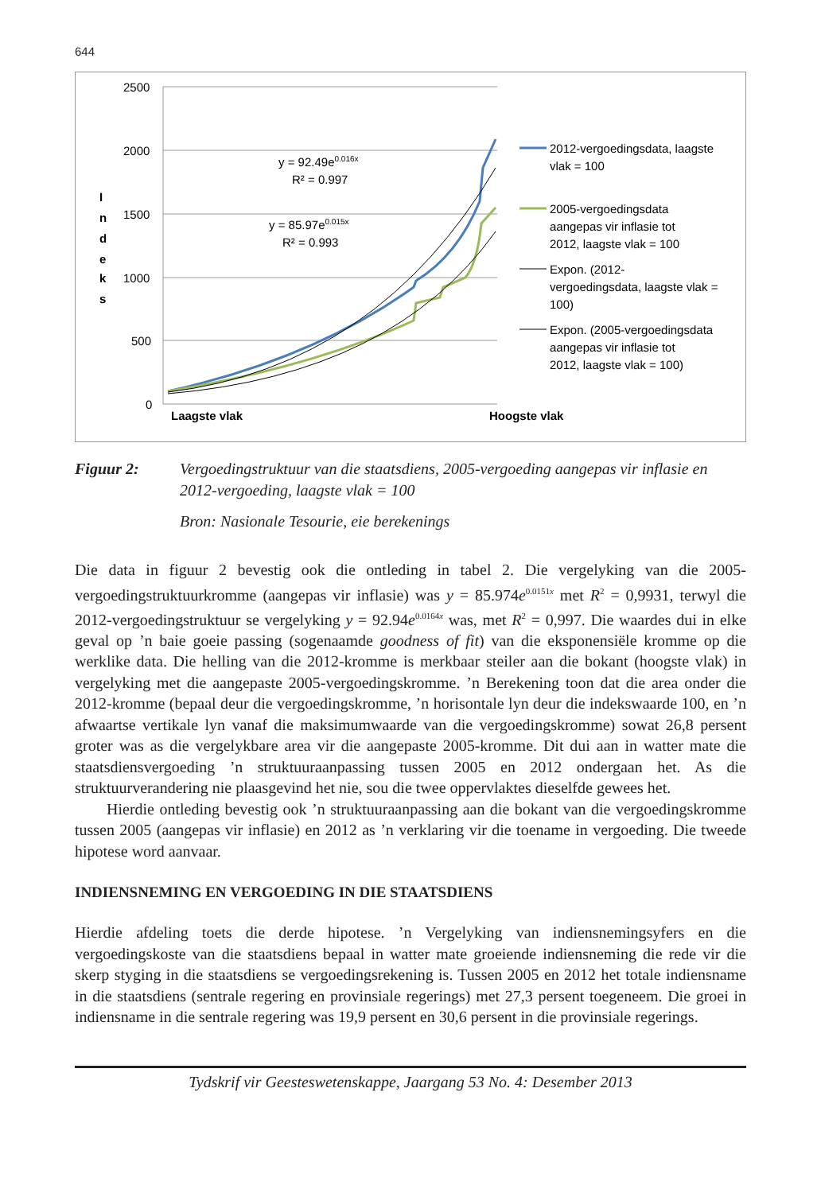644
2500
2000
1500
1000
500
0
I
n
d
e
k
s
Laagste vlak
Hoogste vlak
y = 92.49e0.016x
R² = 0.997
y = 85.97e0.015x
R² = 0.993
2012-vergoedingsdata, laagste
vlak = 100
2005-vergoedingsdata
aangepas vir inflasie tot
2012, laagste vlak = 100
Expon. (2012-
vergoedingsdata, laagste vlak =
100)
Expon. (2005-vergoedingsdata
aangepas vir inflasie tot
2012, laagste vlak = 100)
Figuur 2: Vergoedingstruktuur van die staatsdiens, 2005-vergoeding aangepas vir inflasie en 2012-vergoeding, laagste vlak = 100
Bron: Nasionale Tesourie, eie berekenings
Die data in figuur 2 bevestig ook die ontleding in tabel 2. Die vergelyking van die 2005-vergoedingstruktuurkromme (aangepas vir inflasie) was y = 85.974e<sup>0.0151x</sup> met R<sup>2</sup> = 0,9931, terwyl die 2012-vergoedingstruktuur se vergelyking y = 92.94e<sup>0.0164x</sup> was, met R<sup>2</sup> = 0,997. Die waardes dui in elke geval op ’n baie goeie passing (sogenaamde goodness of fit) van die eksponensiële kromme op die werklike data. Die helling van die 2012-kromme is merkbaar steiler aan die bokant (hoogste vlak) in vergelyking met die aangepaste 2005-vergoedingskromme. ’n Berekening toon dat die area onder die 2012-kromme (bepaal deur die vergoedingskromme, ’n horisontale lyn deur die indekswaarde 100, en ’n afwaartse vertikale lyn vanaf die maksimumwaarde van die vergoedingskromme) sowat 26,8 persent groter was as die vergelykbare area vir die aangepaste 2005-kromme. Dit dui aan in watter mate die staatsdiensvergoeding ’n struktuuraanpassing tussen 2005 en 2012 ondergaan het. As die struktuurverandering nie plaasgevind het nie, sou die twee oppervlaktes dieselfde gewees het.
Hierdie ontleding bevestig ook ’n struktuuraanpassing aan die bokant van die vergoedingskromme tussen 2005 (aangepas vir inflasie) en 2012 as ’n verklaring vir die toename in vergoeding. Die tweede hipotese word aanvaar.
INDIENSNEMING EN VERGOEDING IN DIE STAATSDIENS
Hierdie afdeling toets die derde hipotese. ’n Vergelyking van indiensnemingsyfers en die vergoedingskoste van die staatsdiens bepaal in watter mate groeiende indiensneming die rede vir die skerp styging in die staatsdiens se vergoedingsrekening is. Tussen 2005 en 2012 het totale indiensname in die staatsdiens (sentrale regering en provinsiale regerings) met 27,3 persent toegeneem. Die groei in indiensname in die sentrale regering was 19,9 persent en 30,6 persent in die provinsiale regerings.
Tydskrif vir Geesteswetenskappe, Jaargang 53 No. 4: Desember 2013